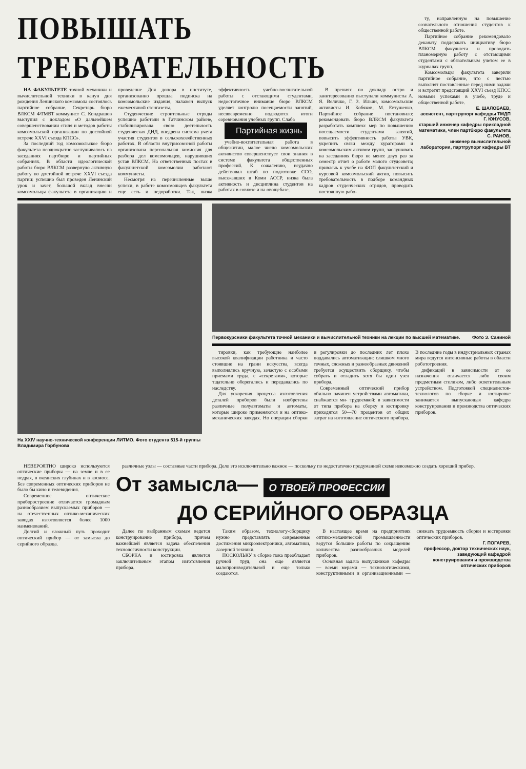ПОВЫШАТЬ ТРЕБОВАТЕЛЬНОСТЬ
НА ФАКУЛЬТЕТЕ точной механики и вычислительной техники в канун дня рождения Ленинского комсомола состоялось партийное собрание. Секретарь бюро ВЛКСМ ФТМВТ коммунист С. Кондрашов выступил с докладом «О дальнейшем совершенствовании стиля и методов работы комсомольской организации по достойной встрече XXVI съезда КПСС».
За последний год комсомольское бюро факультета неоднократно заслушивалось на заседаниях партбюро и партийных собраниях. В области идеологической работы бюро ВЛКСМ развернуло активную работу по достойной встрече XXVI съезда партии: успешно был проведен Ленинский урок и зачет, большой вклад внесли комсомольцы факультета в организацию и проведение Дня донора в институте, организованно прошла подписка на комсомольские издания, налажен выпуск ежемесячной стенгазеты.
Студенческие строительные отряды успешно работали в Гатчинском районе, стабилизировала свою деятельность студенческая ДНД, внедрена система учета участия студентов в сельскохозяйственных работах. В области внутрисоюзной работы организована персональная комиссия для разбора дел комсомольцев, нарушивших устав ВЛКСМ. На ответственных постах в факультетской комсомолии работают коммунисты.
Несмотря на перечисленные выше успехи, в работе комсомольцев факультета еще есть и недоработки. Так, низка эффективность учебно-воспитательной работы с отстающими студентами, недостаточное внимание бюро ВЛКСМ уделяет контролю посещаемости занятий, несвоевременно подводятся итоги соревнования учебных групп. Слаба
Партийная жизнь
учебно-воспитательная работа в общежитии, малое число комсомольских активистов совершенствует свои знания в системе факультета общественных профессий. К сожалению, неудачно действовал штаб по подготовке ССО, выезжавших в Коми АССР, низка была активность и дисциплина студентов на работах в совхозе и на овощебазе.
В прениях по докладу остро и заинтересованно выступали коммунисты А. Я. Величко, Г. З. Ильин, комсомольские активисты И. Кобяков, М. Евтушенко. Партийное собрание постановило: рекомендовать бюро ВЛКСМ факультета разработать комплекс мер по повышению посещаемости студентами занятий, повысить эффективность работы УВК, укрепить связи между кураторами и комсомольским активом групп, заслушивать на заседаниях бюро не менее двух раз за семестр отчет о работе малого студсовета; привлечь к учебе на ФОП факультетский и курсовой комсомольский актив, повысить требовательность в подборе командных кадров студенческих отрядов, проводить постоянную рабо-
ту, направленную на повышение сознательного отношения студентов к общественной работе.
Партийное собрание рекомендовало деканату поддержать инициативу бюро ВЛКСМ факультета и проводить планомерную работу с отстающими студентами с обязательным учетом ее в журналах групп.
Комсомольцы факультета заверили партийное собрание, что с честью выполнят поставленные перед ними задачи и встретят предстоящий XXVI съезд КПСС новыми успехами в учебе, труде и общественной работе.
Е. ШАЛОБАЕВ,
ассистент, партгрупорг кафедры ТМДП
Г. ЮНУСОВ,
старший инженер кафедры прикладной математики, член партбюро факультета
С. РАНОВ,
инженер вычислительной лаборатории, партгрупорг кафедры ВТ
На XXIV научно-технической конференции ЛИТМО. Фото студента 515-й группы Владимира Горбунова
Первокурсники факультета точной механики и вычислительной техники на лекции по высшей математике. Фото З. Саниной
тировки, как требующие наиболее высокой квалификации работника и часто стоявшие на грани искусства, всегда выполнялись вручную, зачастую с особыми приемами труда, с «секретами», которые тщательно оберегались и передавались по наследству.
Для ускорения процесса изготовления деталей приборов были изобретены различные полуавтоматы и автоматы, которые широко применяются и на оптико-механических заводах. Но операции сборки и регулировки до последних лет плохо поддавались автоматизации: слишком много точных, сложных и разнообразных движений требуется осуществить сборщику, чтобы собрать и отладить хотя бы один узел прибора.
Современный оптический прибор обильно начинен устройствами автоматики, снабжается ми- трудоемкой: в зависимости от типа прибора на сборку и юстировку приходятся 50—70 процентов от общих затрат на изготовление оптического прибора. В последние годы в индустриальных странах мира ведутся интенсивные работы в области робототроения.
дификаций в зависимости от ее назначения отличается либо своим предметным столиком, либо осветительным устройством. Подготовкой специалистов-технологов по сборке и юстировке занимается выпускающая кафедра конструирования и производства оптических приборов.
НЕВЕРОЯТНО широко используются оптические приборы — на земле и в ее недрах, в океанских глубинах и в космосе. Без современных оптических приборов не было бы кино и телевидения.
Современное оптическое приборостроение отличается громадным разнообразием выпускаемых приборов — на отечественных оптико-механических заводах изготовляется более 1000 наименований.
Долгий и сложный путь проходит оптический прибор — от замысла до серийного образца.
различные узлы — составные части прибора. Дело это исключительно важное — поскольку по недостаточно продуманной схеме невозможно создать хороший прибор.
От замысла— О ТВОЕЙ ПРОФЕССИИ
ДО СЕРИЙНОГО ОБРАЗЦА
Далее по выбранным схемам ведется конструирование прибора, причем важнейшей является задача обеспечения технологичности конструкции.
СБОРКА и юстировка является заключительным этапом изготовления прибора.
Таким образом, технологу-сборщику нужно представлять современные достижения микроэлектроники, автоматики, лазерной техники.
ПОСКОЛЬКУ в сборке пока преобладает ручной труд, она еще является малопроизводительной и еще только создаются.
В настоящее время на предприятиях оптико-механической промышленности ведутся большие работы по сокращению количества разнообразных моделей приборов.
Основная задача выпускников кафедры — всеми мерами — технологическими, конструктивными и организационными — снижать трудоемкость сборки и юстировки оптических приборов.
Г. ПОГАРЕВ,
профессор, доктор технических наук, заведующий кафедрой конструирования и производства оптических приборов